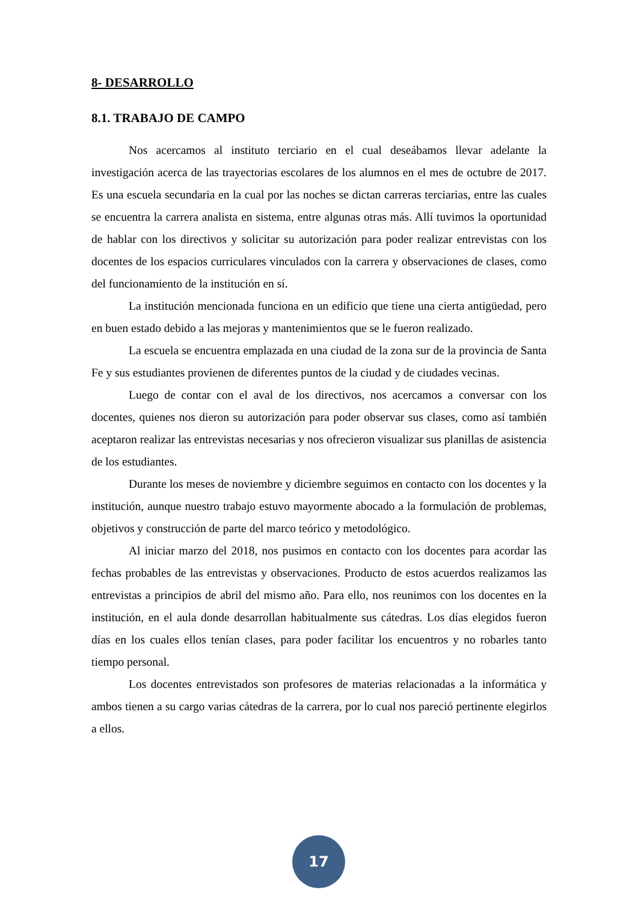8- DESARROLLO
8.1. TRABAJO DE CAMPO
Nos acercamos al instituto terciario en el cual deseábamos llevar adelante la investigación acerca de las trayectorias escolares de los alumnos en el mes de octubre de 2017. Es una escuela secundaria en la cual por las noches se dictan carreras terciarias, entre las cuales se encuentra la carrera analista en sistema, entre algunas otras más. Allí tuvimos la oportunidad de hablar con los directivos y solicitar su autorización para poder realizar entrevistas con los docentes de los espacios curriculares vinculados con la carrera y observaciones de clases, como del funcionamiento de la institución en sí.
La institución mencionada funciona en un edificio que tiene una cierta antigüedad, pero en buen estado debido a las mejoras y mantenimientos que se le fueron realizado.
La escuela se encuentra emplazada en una ciudad de la zona sur de la provincia de Santa Fe y sus estudiantes provienen de diferentes puntos de la ciudad y de ciudades vecinas.
Luego de contar con el aval de los directivos, nos acercamos a conversar con los docentes, quienes nos dieron su autorización para poder observar sus clases, como así también aceptaron realizar las entrevistas necesarias y nos ofrecieron visualizar sus planillas de asistencia de los estudiantes.
Durante los meses de noviembre y diciembre seguimos en contacto con los docentes y la institución, aunque nuestro trabajo estuvo mayormente abocado a la formulación de problemas, objetivos y construcción de parte del marco teórico y metodológico.
Al iniciar marzo del 2018, nos pusimos en contacto con los docentes para acordar las fechas probables de las entrevistas y observaciones. Producto de estos acuerdos realizamos las entrevistas a principios de abril del mismo año. Para ello, nos reunimos con los docentes en la institución, en el aula donde desarrollan habitualmente sus cátedras. Los días elegidos fueron días en los cuales ellos tenían clases, para poder facilitar los encuentros y no robarles tanto tiempo personal.
Los docentes entrevistados son profesores de materias relacionadas a la informática y ambos tienen a su cargo varias cátedras de la carrera, por lo cual nos pareció pertinente elegirlos a ellos.
17